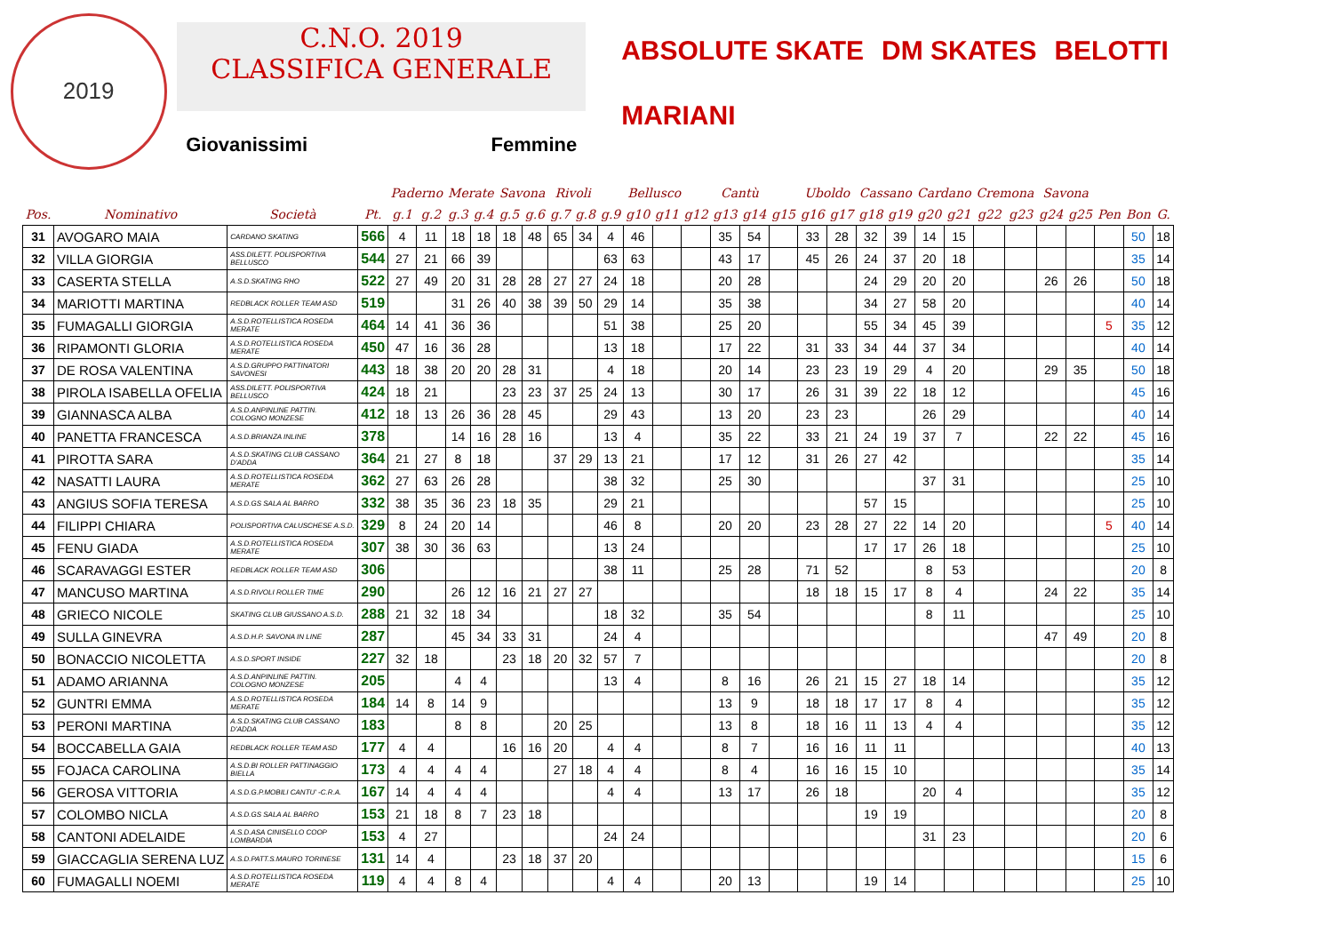2019
C.N.O. 2019
CLASSIFICA GENERALE
Giovanissimi Femmine
ABSOLUTE SKATE DM SKATES BELOTTI MARIANI
| | | | | Paderno | | Merate | | Savona | | Rivoli | | Bellusco | | | | Cantù | | | Uboldo | | Cassano | | Cardano | | Cremona | | Savona | | | | |
| --- | --- | --- | --- | --- | --- | --- | --- | --- | --- | --- | --- | --- | --- | --- | --- | --- | --- | --- | --- | --- | --- | --- | --- | --- | --- | --- | --- | --- | --- | --- | --- |
| Pos. | Nominativo | Società | Pt. | g.1 | g.2 | g.3 | g.4 | g.5 | g.6 | g.7 | g.8 | g.9 | g10 | g11 | g12 | g13 | g14 | g15 | g16 | g17 | g18 | g19 | g20 | g21 | g22 | g23 | g24 | g25 | Pen | Bon | G. |
| 31 | AVOGARO MAIA | CARDANO SKATING | 566 | 4 | 11 | 18 | 18 | 18 | 48 | 65 | 34 | 4 | 46 | | | 35 | 54 | | 33 | 28 | 32 | 39 | 14 | 15 | | | | | | 50 | 18 |
| 32 | VILLA GIORGIA | ASS.DILETT. POLISPORTIVA BELLUSCO | 544 | 27 | 21 | 66 | 39 | | | | | 63 | 63 | | | 43 | 17 | | 45 | 26 | 24 | 37 | 20 | 18 | | | | | | 35 | 14 |
| 33 | CASERTA STELLA | A.S.D.SKATING RHO | 522 | 27 | 49 | 20 | 31 | 28 | 28 | 27 | 27 | 24 | 18 | | | 20 | 28 | | | | 24 | 29 | 20 | 20 | | | 26 | 26 | | 50 | 18 |
| 34 | MARIOTTI MARTINA | REDBLACK ROLLER TEAM ASD | 519 | | | 31 | 26 | 40 | 38 | 39 | 50 | 29 | 14 | | | 35 | 38 | | | | 34 | 27 | 58 | 20 | | | | | | 40 | 14 |
| 35 | FUMAGALLI GIORGIA | A.S.D.ROTELLISTICA ROSEDA MERATE | 464 | 14 | 41 | 36 | 36 | | | | | 51 | 38 | | | 25 | 20 | | | | 55 | 34 | 45 | 39 | | | | | 5 | 35 | 12 |
| 36 | RIPAMONTI GLORIA | A.S.D.ROTELLISTICA ROSEDA MERATE | 450 | 47 | 16 | 36 | 28 | | | | | 13 | 18 | | | 17 | 22 | | 31 | 33 | 34 | 44 | 37 | 34 | | | | | | 40 | 14 |
| 37 | DE ROSA VALENTINA | A.S.D.GRUPPO PATTINATORI SAVONESI | 443 | 18 | 38 | 20 | 20 | 28 | 31 | | | 4 | 18 | | | 20 | 14 | | 23 | 23 | 19 | 29 | 4 | 20 | | | 29 | 35 | | 50 | 18 |
| 38 | PIROLA ISABELLA OFELIA | ASS.DILETT. POLISPORTIVA BELLUSCO | 424 | 18 | 21 | | | 23 | 23 | 37 | 25 | 24 | 13 | | | 30 | 17 | | 26 | 31 | 39 | 22 | 18 | 12 | | | | | | 45 | 16 |
| 39 | GIANNASCA ALBA | A.S.D.ANPINLINE PATTIN. COLOGNO MONZESE | 412 | 18 | 13 | 26 | 36 | 28 | 45 | | | 29 | 43 | | | 13 | 20 | | 23 | 23 | | | 26 | 29 | | | | | | 40 | 14 |
| 40 | PANETTA FRANCESCA | A.S.D.BRIANZA INLINE | 378 | | | 14 | 16 | 28 | 16 | | | 13 | 4 | | | 35 | 22 | | 33 | 21 | 24 | 19 | 37 | 7 | | | 22 | 22 | | 45 | 16 |
| 41 | PIROTTA SARA | A.S.D.SKATING CLUB CASSANO D'ADDA | 364 | 21 | 27 | 8 | 18 | | | 37 | 29 | 13 | 21 | | | 17 | 12 | | 31 | 26 | 27 | 42 | | | | | | | | 35 | 14 |
| 42 | NASATTI LAURA | A.S.D.ROTELLISTICA ROSEDA MERATE | 362 | 27 | 63 | 26 | 28 | | | | | 38 | 32 | | | 25 | 30 | | | | | | 37 | 31 | | | | | | 25 | 10 |
| 43 | ANGIUS SOFIA TERESA | A.S.D.GS SALA AL BARRO | 332 | 38 | 35 | 36 | 23 | 18 | 35 | | | 29 | 21 | | | | | | | | 57 | 15 | | | | | | | | 25 | 10 |
| 44 | FILIPPI CHIARA | POLISPORTIVA CALUSCHESE A.S.D. | 329 | 8 | 24 | 20 | 14 | | | | | 46 | 8 | | | 20 | 20 | | 23 | 28 | 27 | 22 | 14 | 20 | | | | | 5 | 40 | 14 |
| 45 | FENU GIADA | A.S.D.ROTELLISTICA ROSEDA MERATE | 307 | 38 | 30 | 36 | 63 | | | | | 13 | 24 | | | | | | | | 17 | 17 | 26 | 18 | | | | | | 25 | 10 |
| 46 | SCARAVAGGI ESTER | REDBLACK ROLLER TEAM ASD | 306 | | | | | | | | | 38 | 11 | | | 25 | 28 | | 71 | 52 | | | 8 | 53 | | | | | | 20 | 8 |
| 47 | MANCUSO MARTINA | A.S.D.RIVOLI ROLLER TIME | 290 | | | 26 | 12 | 16 | 21 | 27 | 27 | | | | | | | | 18 | 18 | 15 | 17 | 8 | 4 | | | 24 | 22 | | 35 | 14 |
| 48 | GRIECO NICOLE | SKATING CLUB GIUSSANO A.S.D. | 288 | 21 | 32 | 18 | 34 | | | | | 18 | 32 | | | 35 | 54 | | | | | | 8 | 11 | | | | | | 25 | 10 |
| 49 | SULLA GINEVRA | A.S.D.H.P. SAVONA IN LINE | 287 | | | 45 | 34 | 33 | 31 | | | 24 | 4 | | | | | | | | | | | | | | 47 | 49 | | 20 | 8 |
| 50 | BONACCIO NICOLETTA | A.S.D.SPORT INSIDE | 227 | 32 | 18 | | | 23 | 18 | 20 | 32 | 57 | 7 | | | | | | | | | | | | | | | | | 20 | 8 |
| 51 | ADAMO ARIANNA | A.S.D.ANPINLINE PATTIN. COLOGNO MONZESE | 205 | | | 4 | 4 | | | | | 13 | 4 | | | 8 | 16 | | 26 | 21 | 15 | 27 | 18 | 14 | | | | | | 35 | 12 |
| 52 | GUNTRI EMMA | A.S.D.ROTELLISTICA ROSEDA MERATE | 184 | 14 | 8 | 14 | 9 | | | | | | | | | 13 | 9 | | 18 | 18 | 17 | 17 | 8 | 4 | | | | | | 35 | 12 |
| 53 | PERONI MARTINA | A.S.D.SKATING CLUB CASSANO D'ADDA | 183 | | | 8 | 8 | | | 20 | 25 | | | | | 13 | 8 | | 18 | 16 | 11 | 13 | 4 | 4 | | | | | | 35 | 12 |
| 54 | BOCCABELLA GAIA | REDBLACK ROLLER TEAM ASD | 177 | 4 | 4 | | | 16 | 16 | 20 | | 4 | 4 | | | 8 | 7 | | 16 | 16 | 11 | 11 | | | | | | | | 40 | 13 |
| 55 | FOJACA CAROLINA | A.S.D.BI ROLLER PATTINAGGIO BIELLA | 173 | 4 | 4 | 4 | 4 | | | 27 | 18 | 4 | 4 | | | 8 | 4 | | 16 | 16 | 15 | 10 | | | | | | | | 35 | 14 |
| 56 | GEROSA VITTORIA | A.S.D.G.P.MOBILI CANTU' -C.R.A. | 167 | 14 | 4 | 4 | 4 | | | | | 4 | 4 | | | 13 | 17 | | 26 | 18 | | | 20 | 4 | | | | | | 35 | 12 |
| 57 | COLOMBO NICLA | A.S.D.GS SALA AL BARRO | 153 | 21 | 18 | 8 | 7 | 23 | 18 | | | | | | | | | | | | 19 | 19 | | | | | | | | 20 | 8 |
| 58 | CANTONI ADELAIDE | A.S.D.ASA CINISELLO COOP LOMBARDIA | 153 | 4 | 27 | | | | | | | 24 | 24 | | | | | | | | | | 31 | 23 | | | | | | 20 | 6 |
| 59 | GIACCAGLIA SERENA LUZ | A.S.D.PATT.S.MAURO TORINESE | 131 | 14 | 4 | | | 23 | 18 | 37 | 20 | | | | | | | | | | | | | | | | | | | 15 | 6 |
| 60 | FUMAGALLI NOEMI | A.S.D.ROTELLISTICA ROSEDA MERATE | 119 | 4 | 4 | 8 | 4 | | | | | 4 | 4 | | | 20 | 13 | | | | 19 | 14 | | | | | | | | 25 | 10 |